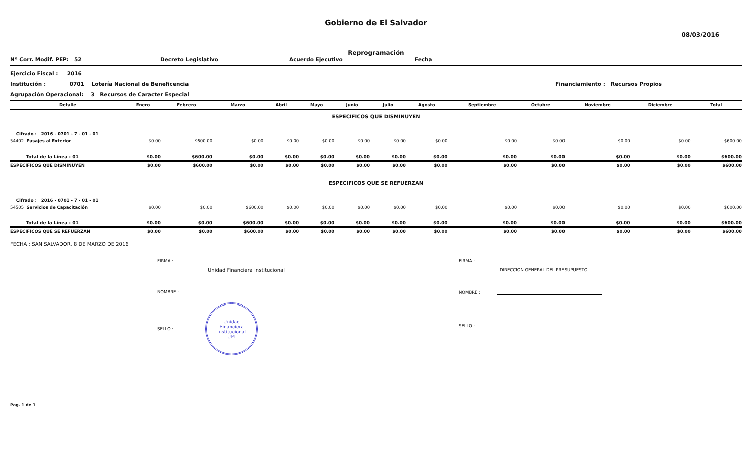Gobierno de El Salvador
08/03/2016
Reprogramación
Nº Corr. Modif. PEP: 52 Decreto Legislativo Acuerdo Ejecutivo Fecha
Ejercicio Fiscal : 2016
Institución : 0701 Lotería Nacional de Beneficencia Financiamiento : Recursos Propios
Agrupación Operacional: 3 Recursos de Caracter Especial
| Detalle | Enero | Febrero | Marzo | Abril | Mayo | Junio | Julio | Agosto | Septiembre | Octubre | Noviembre | Diciembre | Total |
| --- | --- | --- | --- | --- | --- | --- | --- | --- | --- | --- | --- | --- | --- |
| ESPECIFICOS QUE DISMINUYEN | | | | | | | | | | | | | |
| Cifrado : 2016 - 0701 - 7 - 01 - 01 | | | | | | | | | | | | | |
| 54402 Pasajes al Exterior | $0.00 | $600.00 | $0.00 | $0.00 | $0.00 | $0.00 | $0.00 | $0.00 | $0.00 | $0.00 | $0.00 | $0.00 | $600.00 |
| Total de la Línea : 01 | $0.00 | $600.00 | $0.00 | $0.00 | $0.00 | $0.00 | $0.00 | $0.00 | $0.00 | $0.00 | $0.00 | $0.00 | $600.00 |
| ESPECIFICOS QUE DISMINUYEN | $0.00 | $600.00 | $0.00 | $0.00 | $0.00 | $0.00 | $0.00 | $0.00 | $0.00 | $0.00 | $0.00 | $0.00 | $600.00 |
| ESPECIFICOS QUE SE REFUERZAN | | | | | | | | | | | | | |
| Cifrado : 2016 - 0701 - 7 - 01 - 01 | | | | | | | | | | | | | |
| 54505 Servicios de Capacitación | $0.00 | $0.00 | $600.00 | $0.00 | $0.00 | $0.00 | $0.00 | $0.00 | $0.00 | $0.00 | $0.00 | $0.00 | $600.00 |
| Total de la Línea : 01 | $0.00 | $0.00 | $600.00 | $0.00 | $0.00 | $0.00 | $0.00 | $0.00 | $0.00 | $0.00 | $0.00 | $0.00 | $600.00 |
| ESPECIFICOS QUE SE REFUERZAN | $0.00 | $0.00 | $600.00 | $0.00 | $0.00 | $0.00 | $0.00 | $0.00 | $0.00 | $0.00 | $0.00 | $0.00 | $600.00 |
FECHA : SAN SALVADOR, 8 DE MARZO DE 2016
FIRMA :
Unidad Financiera Institucional
NOMBRE :
SELLO : Unidad
Financiera
Institucional
UFI
FIRMA :
DIRECCION GENERAL DEL PRESUPUESTO
NOMBRE :
SELLO :
Pag. 1 de 1